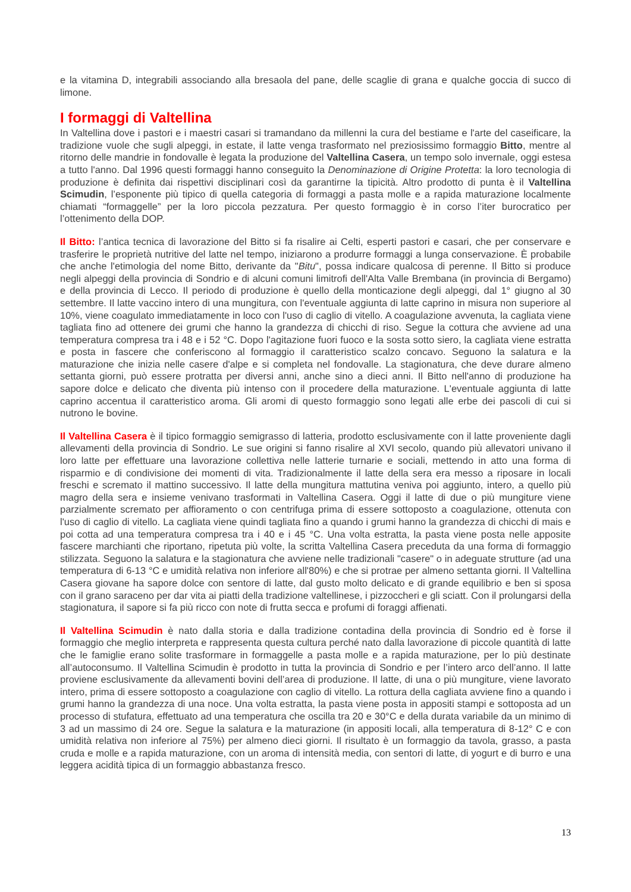e la vitamina D, integrabili associando alla bresaola del pane, delle scaglie di grana e qualche goccia di succo di limone.
I formaggi di Valtellina
In Valtellina dove i pastori e i maestri casari si tramandano da millenni la cura del bestiame e l'arte del caseificare, la tradizione vuole che sugli alpeggi, in estate, il latte venga trasformato nel preziosissimo formaggio Bitto, mentre al ritorno delle mandrie in fondovalle è legata la produzione del Valtellina Casera, un tempo solo invernale, oggi estesa a tutto l'anno. Dal 1996 questi formaggi hanno conseguito la Denominazione di Origine Protetta: la loro tecnologia di produzione è definita dai rispettivi disciplinari così da garantirne la tipicità. Altro prodotto di punta è il Valtellina Scimudin, l’esponente più tipico di quella categoria di formaggi a pasta molle e a rapida maturazione localmente chiamati “formaggelle” per la loro piccola pezzatura. Per questo formaggio è in corso l’iter burocratico per l’ottenimento della DOP.
Il Bitto: l’antica tecnica di lavorazione del Bitto si fa risalire ai Celti, esperti pastori e casari, che per conservare e trasferire le proprietà nutritive del latte nel tempo, iniziarono a produrre formaggi a lunga conservazione. È probabile che anche l'etimologia del nome Bitto, derivante da "Bitu", possa indicare qualcosa di perenne. Il Bitto si produce negli alpeggi della provincia di Sondrio e di alcuni comuni limitrofi dell'Alta Valle Brembana (in provincia di Bergamo) e della provincia di Lecco. Il periodo di produzione è quello della monticazione degli alpeggi, dal 1° giugno al 30 settembre. Il latte vaccino intero di una mungitura, con l'eventuale aggiunta di latte caprino in misura non superiore al 10%, viene coagulato immediatamente in loco con l'uso di caglio di vitello. A coagulazione avvenuta, la cagliata viene tagliata fino ad ottenere dei grumi che hanno la grandezza di chicchi di riso. Segue la cottura che avviene ad una temperatura compresa tra i 48 e i 52 °C. Dopo l'agitazione fuori fuoco e la sosta sotto siero, la cagliata viene estratta e posta in fascere che conferiscono al formaggio il caratteristico scalzo concavo. Seguono la salatura e la maturazione che inizia nelle casere d'alpe e si completa nel fondovalle. La stagionatura, che deve durare almeno settanta giorni, può essere protratta per diversi anni, anche sino a dieci anni. Il Bitto nell'anno di produzione ha sapore dolce e delicato che diventa più intenso con il procedere della maturazione. L'eventuale aggiunta di latte caprino accentua il caratteristico aroma. Gli aromi di questo formaggio sono legati alle erbe dei pascoli di cui si nutrono le bovine.
Il Valtellina Casera è il tipico formaggio semigrasso di latteria, prodotto esclusivamente con il latte proveniente dagli allevamenti della provincia di Sondrio. Le sue origini si fanno risalire al XVI secolo, quando più allevatori univano il loro latte per effettuare una lavorazione collettiva nelle latterie turnarie e sociali, mettendo in atto una forma di risparmio e di condivisione dei momenti di vita. Tradizionalmente il latte della sera era messo a riposare in locali freschi e scremato il mattino successivo. Il latte della mungitura mattutina veniva poi aggiunto, intero, a quello più magro della sera e insieme venivano trasformati in Valtellina Casera. Oggi il latte di due o più mungiture viene parzialmente scremato per affioramento o con centrifuga prima di essere sottoposto a coagulazione, ottenuta con l'uso di caglio di vitello. La cagliata viene quindi tagliata fino a quando i grumi hanno la grandezza di chicchi di mais e poi cotta ad una temperatura compresa tra i 40 e i 45 °C. Una volta estratta, la pasta viene posta nelle apposite fascere marchianti che riportano, ripetuta più volte, la scritta Valtellina Casera preceduta da una forma di formaggio stilizzata. Seguono la salatura e la stagionatura che avviene nelle tradizionali "casere" o in adeguate strutture (ad una temperatura di 6-13 °C e umidità relativa non inferiore all'80%) e che si protrae per almeno settanta giorni. Il Valtellina Casera giovane ha sapore dolce con sentore di latte, dal gusto molto delicato e di grande equilibrio e ben si sposa con il grano saraceno per dar vita ai piatti della tradizione valtellinese, i pizzoccheri e gli sciatt. Con il prolungarsi della stagionatura, il sapore si fa più ricco con note di frutta secca e profumi di foraggi affienati.
Il Valtellina Scimudin è nato dalla storia e dalla tradizione contadina della provincia di Sondrio ed è forse il formaggio che meglio interpreta e rappresenta questa cultura perché nato dalla lavorazione di piccole quantità di latte che le famiglie erano solite trasformare in formaggelle a pasta molle e a rapida maturazione, per lo più destinate all’autoconsumo. Il Valtellina Scimudin è prodotto in tutta la provincia di Sondrio e per l’intero arco dell’anno. Il latte proviene esclusivamente da allevamenti bovini dell’area di produzione. Il latte, di una o più mungiture, viene lavorato intero, prima di essere sottoposto a coagulazione con caglio di vitello. La rottura della cagliata avviene fino a quando i grumi hanno la grandezza di una noce. Una volta estratta, la pasta viene posta in appositi stampi e sottoposta ad un processo di stufatura, effettuato ad una temperatura che oscilla tra 20 e 30°C e della durata variabile da un minimo di 3 ad un massimo di 24 ore. Segue la salatura e la maturazione (in appositi locali, alla temperatura di 8-12° C e con umidità relativa non inferiore al 75%) per almeno dieci giorni. Il risultato è un formaggio da tavola, grasso, a pasta cruda e molle e a rapida maturazione, con un aroma di intensità media, con sentori di latte, di yogurt e di burro e una leggera acidità tipica di un formaggio abbastanza fresco.
13